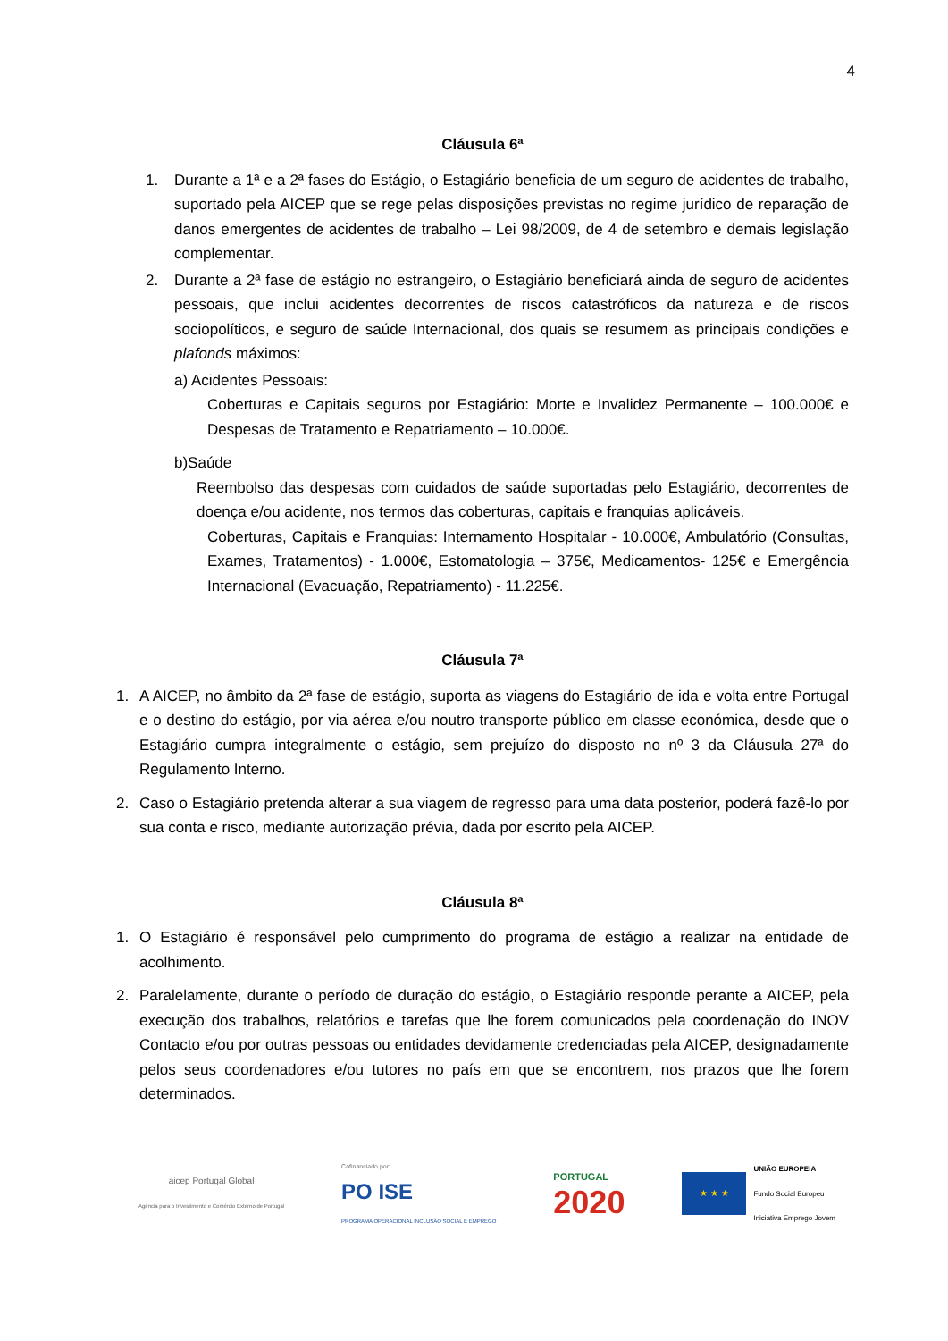4
Cláusula 6ª
1. Durante a 1ª e a 2ª fases do Estágio, o Estagiário beneficia de um seguro de acidentes de trabalho, suportado pela AICEP que se rege pelas disposições previstas no regime jurídico de reparação de danos emergentes de acidentes de trabalho – Lei 98/2009, de 4 de setembro e demais legislação complementar.
2. Durante a 2ª fase de estágio no estrangeiro, o Estagiário beneficiará ainda de seguro de acidentes pessoais, que inclui acidentes decorrentes de riscos catastróficos da natureza e de riscos sociopolíticos, e seguro de saúde Internacional, dos quais se resumem as principais condições e plafonds máximos:
a) Acidentes Pessoais:
Coberturas e Capitais seguros por Estagiário: Morte e Invalidez Permanente – 100.000€ e Despesas de Tratamento e Repatriamento – 10.000€.
b)Saúde
Reembolso das despesas com cuidados de saúde suportadas pelo Estagiário, decorrentes de doença e/ou acidente, nos termos das coberturas, capitais e franquias aplicáveis.
Coberturas, Capitais e Franquias: Internamento Hospitalar - 10.000€, Ambulatório (Consultas, Exames, Tratamentos) - 1.000€, Estomatologia – 375€, Medicamentos- 125€ e Emergência Internacional (Evacuação, Repatriamento) - 11.225€.
Cláusula 7ª
1. A AICEP, no âmbito da 2ª fase de estágio, suporta as viagens do Estagiário de ida e volta entre Portugal e o destino do estágio, por via aérea e/ou noutro transporte público em classe económica, desde que o Estagiário cumpra integralmente o estágio, sem prejuízo do disposto no nº 3 da Cláusula 27ª do Regulamento Interno.
2. Caso o Estagiário pretenda alterar a sua viagem de regresso para uma data posterior, poderá fazê-lo por sua conta e risco, mediante autorização prévia, dada por escrito pela AICEP.
Cláusula 8ª
1. O Estagiário é responsável pelo cumprimento do programa de estágio a realizar na entidade de acolhimento.
2. Paralelamente, durante o período de duração do estágio, o Estagiário responde perante a AICEP, pela execução dos trabalhos, relatórios e tarefas que lhe forem comunicados pela coordenação do INOV Contacto e/ou por outras pessoas ou entidades devidamente credenciadas pela AICEP, designadamente pelos seus coordenadores e/ou tutores no país em que se encontrem, nos prazos que lhe forem determinados.
aicep Portugal Global
Agência para o Investimento e Comércio Externo de Portugal
Cofinanciado por:
PO ISE
PROGRAMA OPERACIONAL INCLUSÃO SOCIAL E EMPREGO
PORTUGAL
2020
★ ★ ★
UNIÃO EUROPEIA
Fundo Social Europeu
Iniciativa Emprego Jovem